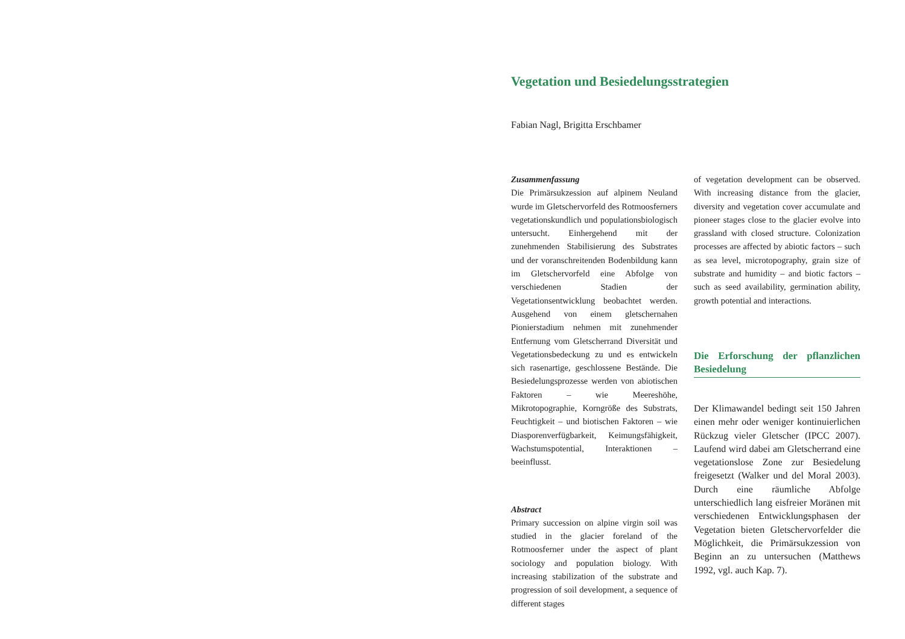Vegetation und Besiedelungsstrategien
Fabian Nagl, Brigitta Erschbamer
Zusammenfassung
Die Primärsukzession auf alpinem Neuland wurde im Gletschervorfeld des Rotmoosferners vegetationskundlich und populationsbiologisch untersucht. Einhergehend mit der zunehmenden Stabilisierung des Substrates und der voranschreitenden Bodenbildung kann im Gletschervorfeld eine Abfolge von verschiedenen Stadien der Vegetationsentwicklung beobachtet werden. Ausgehend von einem gletschernahen Pionierstadium nehmen mit zunehmender Entfernung vom Gletscherrand Diversität und Vegetationsbedeckung zu und es entwickeln sich rasenartige, geschlossene Bestände. Die Besiedelungsprozesse werden von abiotischen Faktoren – wie Meereshöhe, Mikrotopographie, Korngröße des Substrats, Feuchtigkeit – und biotischen Faktoren – wie Diasporenverfügbarkeit, Keimungsfähigkeit, Wachstumspotential, Interaktionen – beeinflusst.
Abstract
Primary succession on alpine virgin soil was studied in the glacier foreland of the Rotmoosferner under the aspect of plant sociology and population biology. With increasing stabilization of the substrate and progression of soil development, a sequence of different stages
of vegetation development can be observed. With increasing distance from the glacier, diversity and vegetation cover accumulate and pioneer stages close to the glacier evolve into grassland with closed structure. Colonization processes are affected by abiotic factors – such as sea level, microtopography, grain size of substrate and humidity – and biotic factors – such as seed availability, germination ability, growth potential and interactions.
Die Erforschung der pflanzlichen Besiedelung
Der Klimawandel bedingt seit 150 Jahren einen mehr oder weniger kontinuierlichen Rückzug vieler Gletscher (IPCC 2007). Laufend wird dabei am Gletscherrand eine vegetationslose Zone zur Besiedelung freigesetzt (Walker und del Moral 2003). Durch eine räumliche Abfolge unterschiedlich lang eisfreier Moränen mit verschiedenen Entwicklungsphasen der Vegetation bieten Gletschervorfelder die Möglichkeit, die Primärsukzession von Beginn an zu untersuchen (Matthews 1992, vgl. auch Kap. 7).